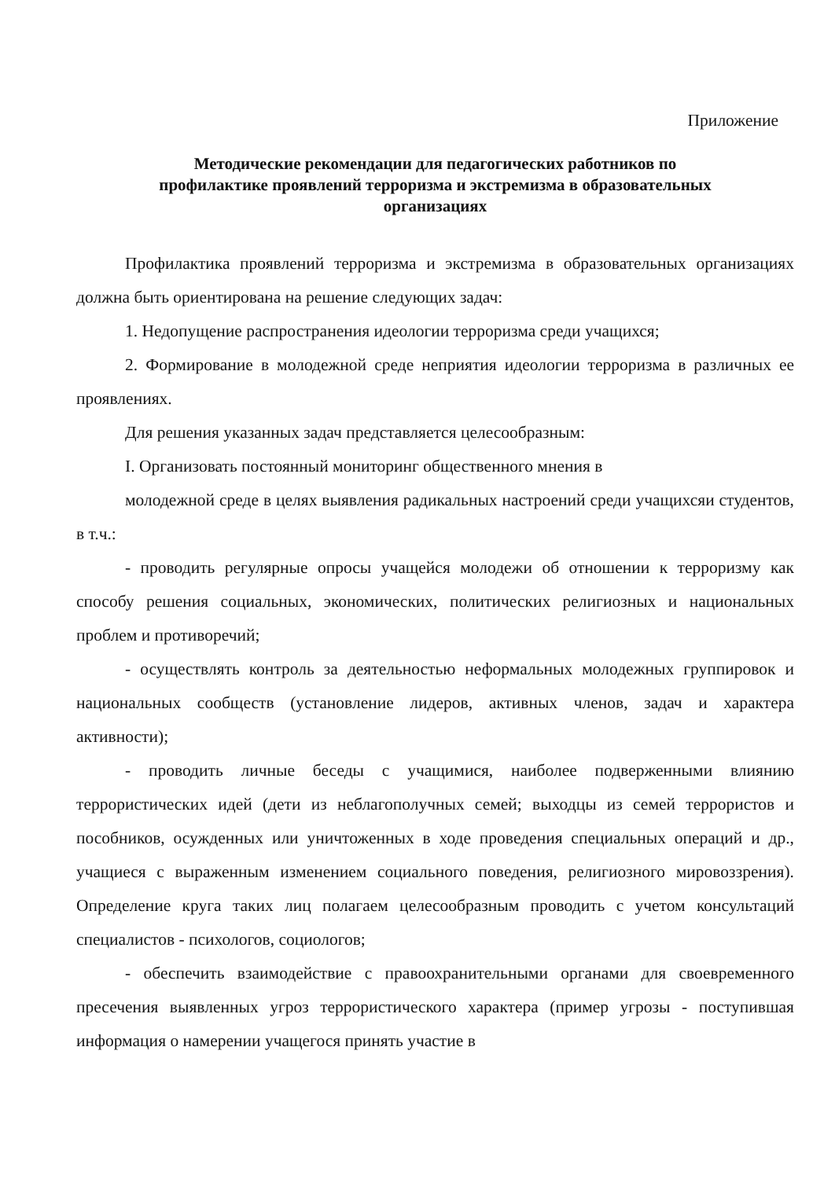Приложение
Методические рекомендации для педагогических работников по
профилактике проявлений терроризма и экстремизма в образовательных
организациях
Профилактика проявлений терроризма и экстремизма в образовательных организациях должна быть ориентирована на решение следующих задач:
1. Недопущение распространения идеологии терроризма среди учащихся;
2. Формирование в молодежной среде неприятия идеологии терроризма в различных ее проявлениях.
Для решения указанных задач представляется целесообразным:
I. Организовать постоянный мониторинг общественного мнения в
молодежной среде в целях выявления радикальных настроений среди учащихсяи студентов, в т.ч.:
- проводить регулярные опросы учащейся молодежи об отношении к терроризму как способу решения социальных, экономических, политических религиозных и национальных проблем и противоречий;
- осуществлять контроль за деятельностью неформальных молодежных группировок и национальных сообществ (установление лидеров, активных членов, задач и характера активности);
- проводить личные беседы с учащимися, наиболее подверженными влиянию террористических идей (дети из неблагополучных семей; выходцы из семей террористов и пособников, осужденных или уничтоженных в ходе проведения специальных операций и др., учащиеся с выраженным изменением социального поведения, религиозного мировоззрения). Определение круга таких лиц полагаем целесообразным проводить с учетом консультаций специалистов - психологов, социологов;
- обеспечить взаимодействие с правоохранительными органами для своевременного пресечения выявленных угроз террористического характера (пример угрозы - поступившая информация о намерении учащегося принять участие в